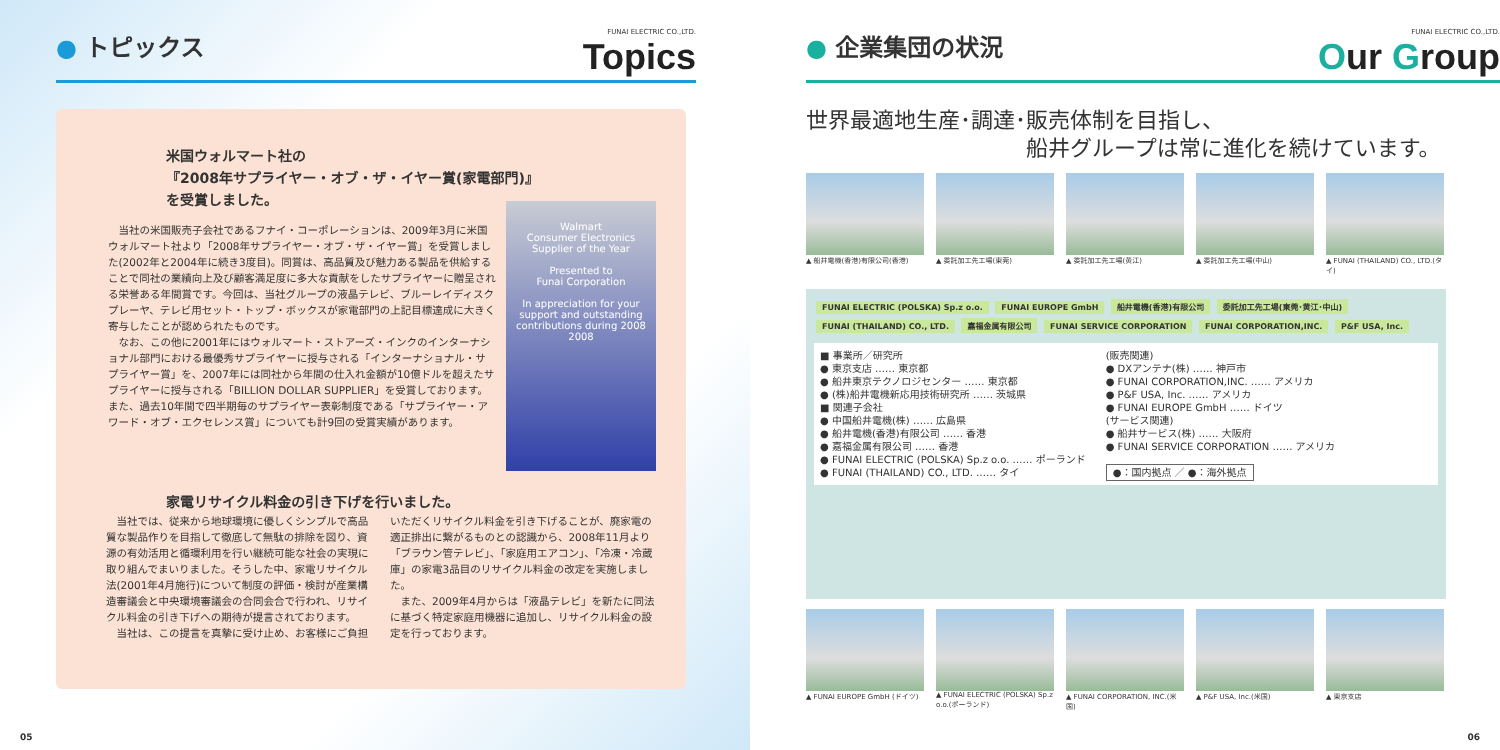● トピックス
FUNAI ELECTRIC CO.,LTD.
Topics
米国ウォルマート社の
『2008年サプライヤー・オブ・ザ・イヤー賞(家電部門)』
を受賞しました。
Walmart
Consumer Electronics Supplier of the Year
Presented to
Funai Corporation
In appreciation for your support and outstanding contributions during 2008
2008
　当社の米国販売子会社であるフナイ・コーポレーションは、2009年3月に米国ウォルマート社より「2008年サプライヤー・オブ・ザ・イヤー賞」を受賞しました(2002年と2004年に続き3度目)。同賞は、高品質及び魅力ある製品を供給することで同社の業績向上及び顧客満足度に多大な貢献をしたサプライヤーに贈呈される栄誉ある年間賞です。今回は、当社グループの液晶テレビ、ブルーレイディスクプレーヤ、テレビ用セット・トップ・ボックスが家電部門の上記目標達成に大きく寄与したことが認められたものです。
　なお、この他に2001年にはウォルマート・ストアーズ・インクのインターナショナル部門における最優秀サプライヤーに授与される「インターナショナル・サプライヤー賞」を、2007年には同社から年間の仕入れ金額が10億ドルを超えたサプライヤーに授与される「BILLION DOLLAR SUPPLIER」を受賞しております。また、過去10年間で四半期毎のサプライヤー表彰制度である「サプライヤー・アワード・オブ・エクセレンス賞」についても計9回の受賞実績があります。
家電リサイクル料金の引き下げを行いました。
　当社では、従来から地球環境に優しくシンプルで高品質な製品作りを目指して徹底して無駄の排除を図り、資源の有効活用と循環利用を行い継続可能な社会の実現に取り組んでまいりました。そうした中、家電リサイクル法(2001年4月施行)について制度の評価・検討が産業構造審議会と中央環境審議会の合同会合で行われ、リサイクル料金の引き下げへの期待が提言されております。
　当社は、この提言を真摯に受け止め、お客様にご負担いただくリサイクル料金を引き下げることが、廃家電の適正排出に繋がるものとの認識から、2008年11月より「ブラウン管テレビ」、「家庭用エアコン」、「冷凍・冷蔵庫」の家電3品目のリサイクル料金の改定を実施しました。
　また、2009年4月からは「液晶テレビ」を新たに同法に基づく特定家庭用機器に追加し、リサイクル料金の設定を行っております。
05
● 企業集団の状況
FUNAI ELECTRIC CO.,LTD.
Our Group
世界最適地生産･調達･販売体制を目指し、
船井グループは常に進化を続けています。
▲ 船井電機(香港)有限公司(香港) ▲ 委託加工先工場(東莞) ▲ 委託加工先工場(黄江) ▲ 委託加工先工場(中山) ▲ FUNAI (THAILAND) CO., LTD.(タイ)
FUNAI ELECTRIC (POLSKA) Sp.z o.o. FUNAI EUROPE GmbH 船井電機(香港)有限公司 委託加工先工場(東莞･黄江･中山) FUNAI (THAILAND) CO., LTD. 嘉福金属有限公司 FUNAI SERVICE CORPORATION FUNAI CORPORATION,INC. P&F USA, Inc.
■ 事業所／研究所
● 東京支店 …… 東京都
● 船井東京テクノロジセンター …… 東京都
● (株)船井電機新応用技術研究所 …… 茨城県
■ 関連子会社
● 中国船井電機(株) …… 広島県
● 船井電機(香港)有限公司 …… 香港
● 嘉福金属有限公司 …… 香港
● FUNAI ELECTRIC (POLSKA) Sp.z o.o. …… ポーランド
● FUNAI (THAILAND) CO., LTD. …… タイ
(販売関連)
● DXアンテナ(株) …… 神戸市
● FUNAI CORPORATION,INC. …… アメリカ
● P&F USA, Inc. …… アメリカ
● FUNAI EUROPE GmbH …… ドイツ
(サービス関連)
● 船井サービス(株) …… 大阪府
● FUNAI SERVICE CORPORATION …… アメリカ
●：国内拠点 ／ ●：海外拠点
▲ FUNAI EUROPE GmbH (ドイツ) ▲ FUNAI ELECTRIC (POLSKA) Sp.z o.o.(ポーランド)
▲ FUNAI CORPORATION, INC.(米国)
▲ P&F USA, Inc.(米国) ▲ 東京支店
06